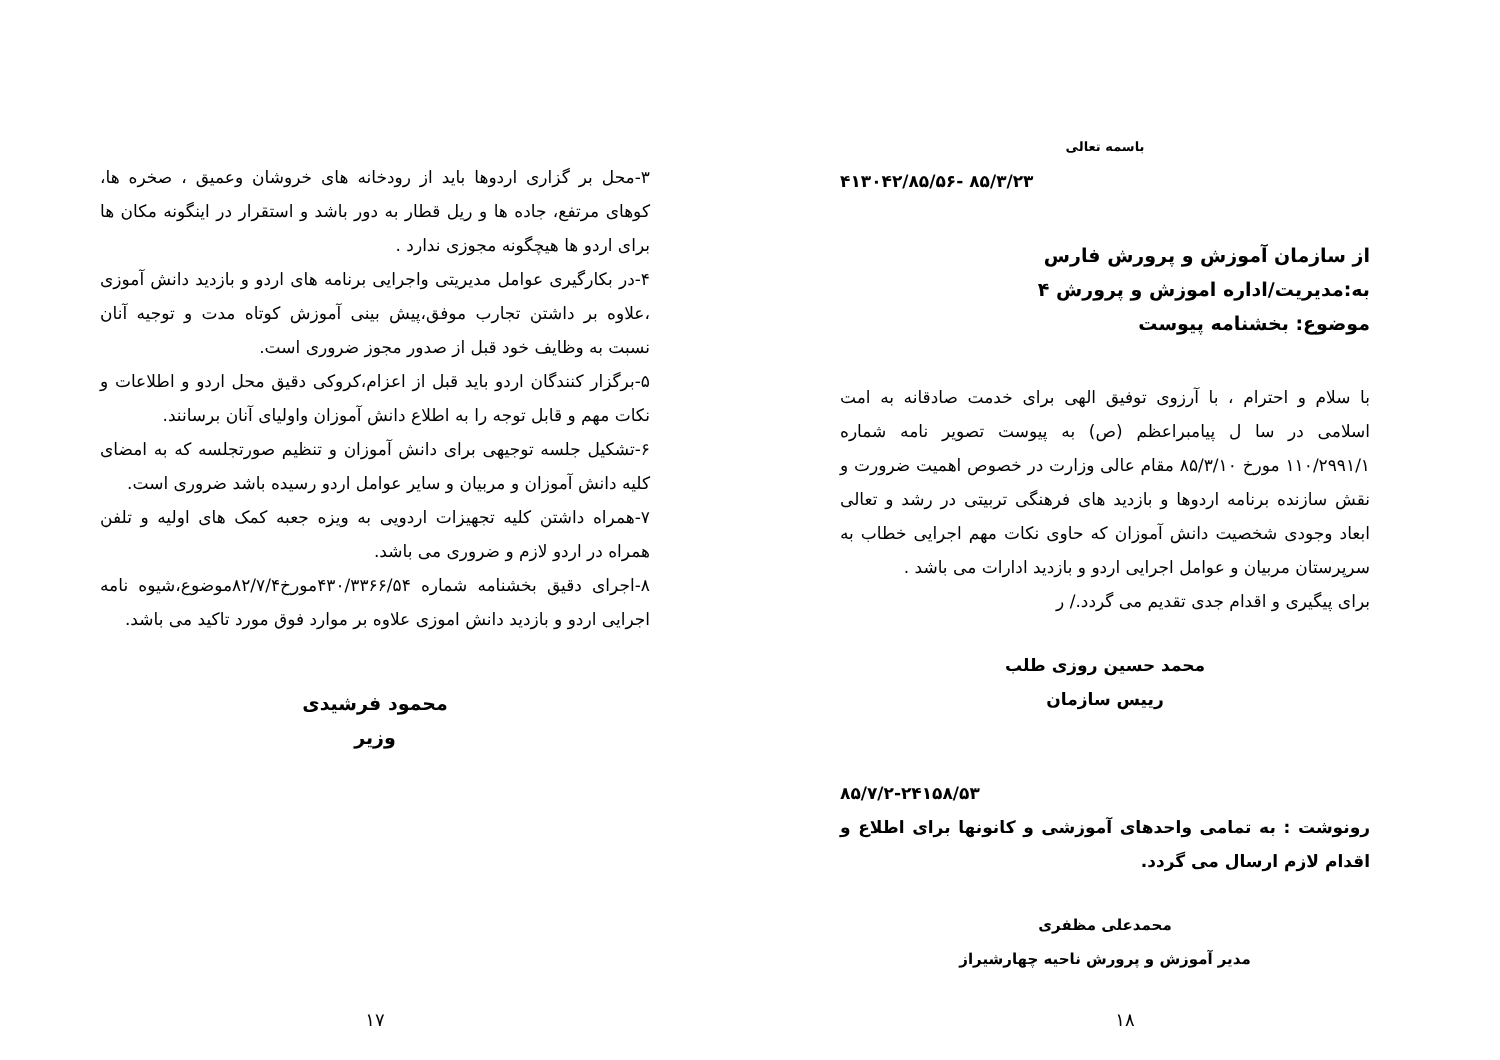باسمه تعالی
۸۵/۳/۲۳ -۴۱۳۰۴۲/۸۵/۵۶
از سازمان آموزش و پرورش فارس
به:مدیریت/اداره اموزش و پرورش ۴
موضوع: بخشنامه پیوست
با سلام و احترام ، با آرزوی توفیق الهی برای خدمت صادقانه به امت اسلامی در سا ل پیامبراعظم (ص) به پیوست تصویر نامه شماره ۱۱۰/۲۹۹۱/۱ مورخ ۸۵/۳/۱۰ مقام عالی وزارت در خصوص اهمیت ضرورت و نقش سازنده برنامه اردوها و بازدید های فرهنگی تربیتی در رشد و تعالی ابعاد وجودی شخصیت دانش آموزان که حاوی نکات مهم اجرایی خطاب به سرپرستان مربیان و عوامل اجرایی اردو و بازدید ادارات می باشد .
برای پیگیری و اقدام جدی تقدیم می گردد./ ر
محمد حسین روزی طلب
رییس سازمان
۸۵/۷/۲-۲۴۱۵۸/۵۳
رونوشت : به تمامی واحدهای آموزشی و کانونها برای اطلاع و اقدام لازم ارسال می گردد.
محمدعلی مظفری
مدیر آموزش و پرورش ناحیه چهارشیراز
۱۸
۳-محل بر گزاری اردوها باید از رودخانه های خروشان وعمیق ، صخره ها، کوهای مرتفع، جاده ها و ریل قطار به دور باشد و استقرار در اینگونه مکان ها برای اردو ها هیچگونه مجوزی ندارد .
۴-در بکارگیری عوامل مدیریتی واجرایی برنامه های اردو و بازدید دانش آموزی ،علاوه بر داشتن تجارب موفق،پیش بینی آموزش کوتاه مدت و توجیه آنان نسبت به وظایف خود قبل از صدور مجوز ضروری است.
۵-برگزار کنندگان اردو باید قبل از اعزام،کروکی دقیق محل اردو و اطلاعات و نکات مهم و قابل توجه را به اطلاع دانش آموزان واولیای آنان برسانند.
۶-تشکیل جلسه توجیهی برای دانش آموزان و تنظیم صورتجلسه که به امضای کلیه دانش آموزان و مربیان و سایر عوامل اردو رسیده باشد ضروری است.
۷-همراه داشتن کلیه تجهیزات اردویی به ویزه جعبه کمک های اولیه و تلفن همراه در اردو لازم و ضروری می باشد.
۸-اجرای دقیق بخشنامه شماره ۴۳۰/۳۳۶۶/۵۴مورخ۸۲/۷/۴موضوع،شیوه نامه اجرایی اردو و بازدید دانش اموزی علاوه بر موارد فوق مورد تاکید می باشد.
محمود فرشیدی
وزیر
۱۷